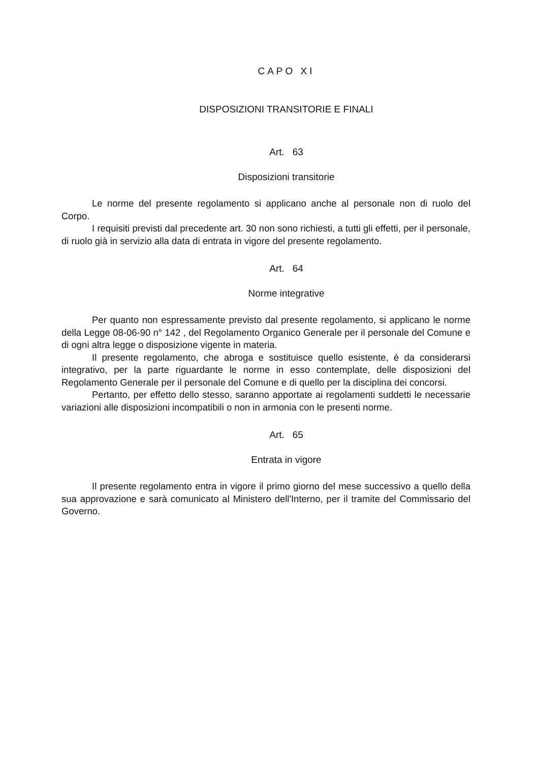CAPO XI
DISPOSIZIONI TRANSITORIE E FINALI
Art. 63
Disposizioni transitorie
Le norme del presente regolamento si applicano anche al personale non di ruolo del Corpo.
I requisiti previsti dal precedente art. 30 non sono richiesti, a tutti gli effetti, per il personale, di ruolo già in servizio alla data di entrata in vigore del presente regolamento.
Art. 64
Norme integrative
Per quanto non espressamente previsto dal presente regolamento, si applicano le norme della Legge 08-06-90 n° 142 , del Regolamento Organico Generale per il personale del Comune e di ogni altra legge o disposizione vigente in materia.
Il presente regolamento, che abroga e sostituisce quello esistente, è da considerarsi integrativo, per la parte riguardante le norme in esso contemplate, delle disposizioni del Regolamento Generale per il personale del Comune e di quello per la disciplina dei concorsi.
Pertanto, per effetto dello stesso, saranno apportate ai regolamenti suddetti le necessarie variazioni alle disposizioni incompatibili o non in armonia con le presenti norme.
Art. 65
Entrata in vigore
Il presente regolamento entra in vigore il primo giorno del mese successivo a quello della sua approvazione e sarà comunicato al Ministero dell'Interno, per il tramite del Commissario del Governo.